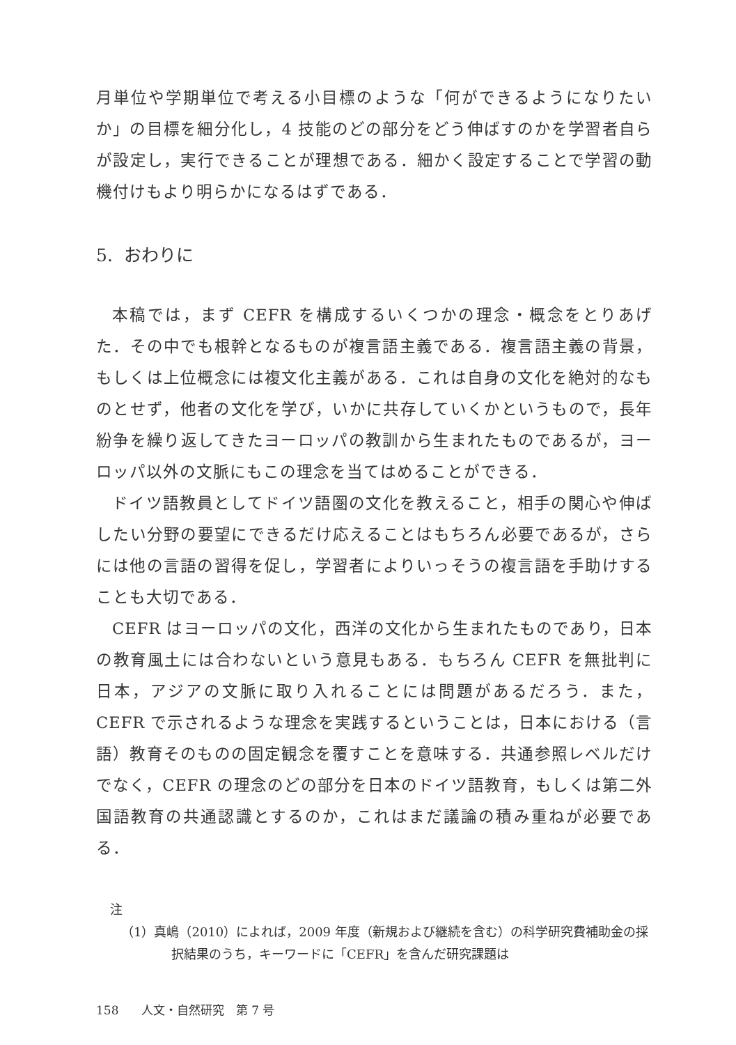月単位や学期単位で考える小目標のような「何ができるようになりたいか」の目標を細分化し，4 技能のどの部分をどう伸ばすのかを学習者自らが設定し，実行できることが理想である．細かく設定することで学習の動機付けもより明らかになるはずである．
5. おわりに
本稿では，まず CEFR を構成するいくつかの理念・概念をとりあげた．その中でも根幹となるものが複言語主義である．複言語主義の背景，もしくは上位概念には複文化主義がある．これは自身の文化を絶対的なものとせず，他者の文化を学び，いかに共存していくかというもので，長年紛争を繰り返してきたヨーロッパの教訓から生まれたものであるが，ヨーロッパ以外の文脈にもこの理念を当てはめることができる．
ドイツ語教員としてドイツ語圏の文化を教えること，相手の関心や伸ばしたい分野の要望にできるだけ応えることはもちろん必要であるが，さらには他の言語の習得を促し，学習者によりいっそうの複言語を手助けすることも大切である．
CEFR はヨーロッパの文化，西洋の文化から生まれたものであり，日本の教育風土には合わないという意見もある．もちろん CEFR を無批判に日本，アジアの文脈に取り入れることには問題があるだろう．また，CEFR で示されるような理念を実践するということは，日本における（言語）教育そのものの固定観念を覆すことを意味する．共通参照レベルだけでなく，CEFR の理念のどの部分を日本のドイツ語教育，もしくは第二外国語教育の共通認識とするのか，これはまだ議論の積み重ねが必要である．
注
（1）真嶋（2010）によれば，2009 年度（新規および継続を含む）の科学研究費補助金の採択結果のうち，キーワードに「CEFR」を含んだ研究課題は
158 人文・自然研究　第 7 号